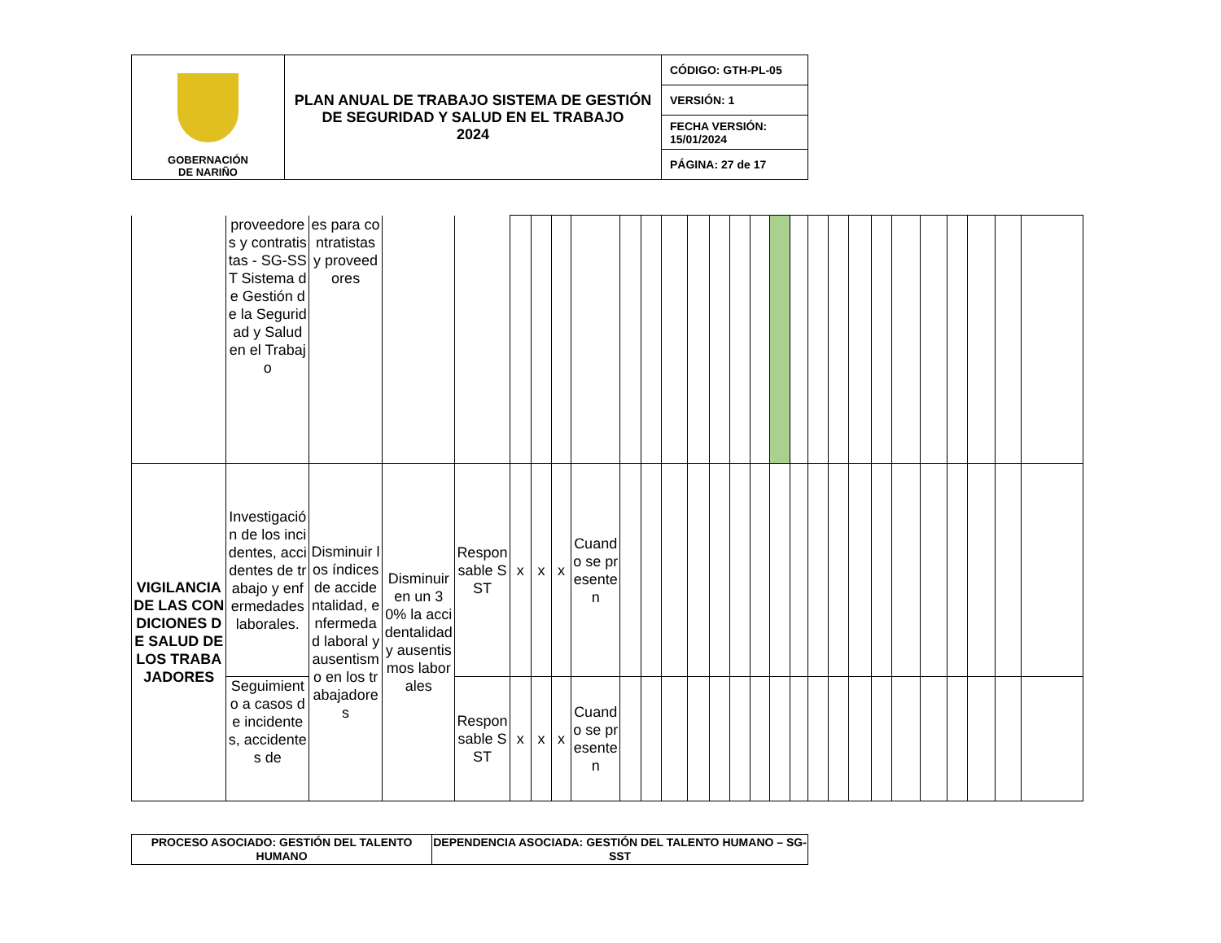| GOBERNACIÓN DE NARIÑO | PLAN ANUAL DE TRABAJO SISTEMA DE GESTIÓN DE SEGURIDAD Y SALUD EN EL TRABAJO 2024 | CÓDIGO: GTH-PL-05 |
| | | VERSIÓN: 1 |
| | | FECHA VERSIÓN: 15/01/2024 |
| | | PÁGINA: 27 de 17 |
| | proveedores y contratistas - SG-SST Sistema de Gestión de la Seguridad y Salud en el Trabajo | es para contratistas y proveedores | | | | | | | | | | | | | | | | | | | | | | | | | |
| VIGILANCIA DE LAS CONDICIONES DE SALUD DE LOS TRABAJADORES | Investigación de los incidentes, accidentes de trabajo y enfermedades laborales. | Disminuir los índices de accidentalidad, enfermedad laboral y ausentismo en los trabajadores | Disminuir en un 30% la accidentalidad y ausentismos laborales | Responsable SST | x | x | x | Cuando se presenten | | | | | | | | | | | | | | | | | | | |
| | Seguimiento a casos de incidentes, accidentes de | | | Responsable SST | x | x | x | Cuando se presenten | | | | | | | | | | | | | | | | | | | |
| PROCESO ASOCIADO: GESTIÓN DEL TALENTO HUMANO | DEPENDENCIA ASOCIADA: GESTIÓN DEL TALENTO HUMANO – SG-SST |